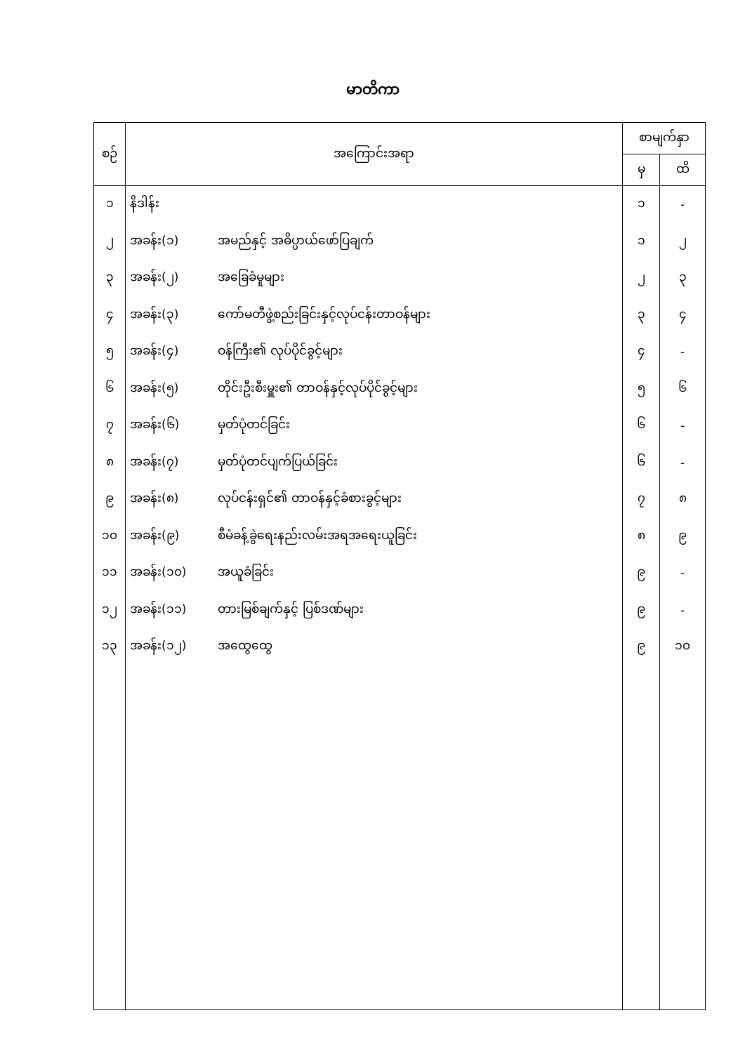မာတိကာ
| စဉ် | အကြောင်းအရာ | စာမျက်နှာ | |
| --- | --- | --- | --- |
| | | မှ | ထိ |
| ၁ | နိဒါန်း | ၁ | - |
| ၂ | အခန်း(၁) အမည်နှင့် အဓိပ္ပာယ်ဖော်ပြချက် | ၁ | ၂ |
| ၃ | အခန်း(၂) အခြေခံမူများ | ၂ | ၃ |
| ၄ | အခန်း(၃) ကော်မတီဖွဲ့စည်းခြင်းနှင့်လုပ်ငန်းတာဝန်များ | ၃ | ၄ |
| ၅ | အခန်း(၄) ဝန်ကြီး၏ လုပ်ပိုင်ခွင့်များ | ၄ | - |
| ၆ | အခန်း(၅) တိုင်းဦးစီးမှူး၏ တာဝန်နှင့်လုပ်ပိုင်ခွင့်များ | ၅ | ၆ |
| ၇ | အခန်း(၆) မှတ်ပုံတင်ခြင်း | ၆ | - |
| ၈ | အခန်း(၇) မှတ်ပုံတင်ပျက်ပြယ်ခြင်း | ၆ | - |
| ၉ | အခန်း(၈) လုပ်ငန်းရှင်၏ တာဝန်နှင့်ခံစားခွင့်များ | ၇ | ၈ |
| ၁၀ | အခန်း(၉) စီမံခန့်ခွဲရေးနည်းလမ်းအရအရေးယူခြင်း | ၈ | ၉ |
| ၁၁ | အခန်း(၁၀) အယူခံခြင်း | ၉ | - |
| ၁၂ | အခန်း(၁၁) တားမြစ်ချက်နှင့် ပြစ်ဒဏ်များ | ၉ | - |
| ၁၃ | အခန်း(၁၂) အထွေထွေ | ၉ | ၁၀ |